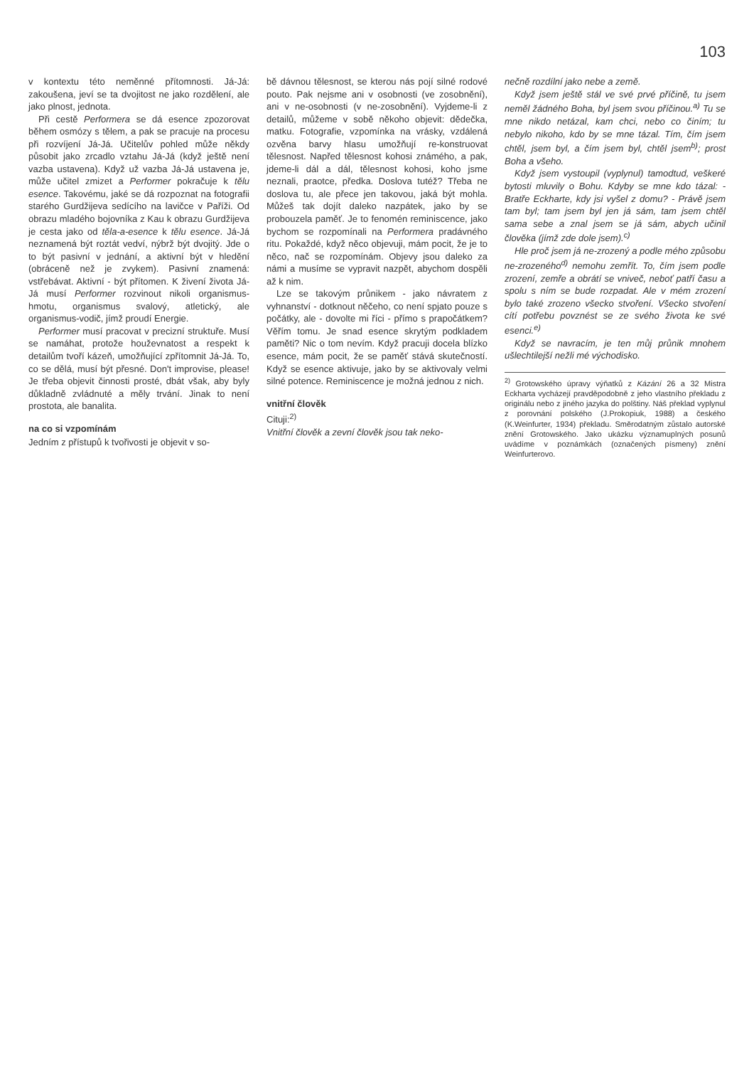103
v kontextu této neměnné přítomnosti. Já-Já: zakoušena, jeví se ta dvojitost ne jako rozdělení, ale jako plnost, jednota.
Při cestě Performera se dá esence zpozorovat během osmózy s tělem, a pak se pracuje na procesu při rozvíjení Já-Já. Učitelův pohled může někdy působit jako zrcadlo vztahu Já-Já (když ještě není vazba ustavena). Když už vazba Já-Já ustavena je, může učitel zmizet a Performer pokračuje k tělu esence. Takovému, jaké se dá rozpoznat na fotografii starého Gurdžijeva sedícího na lavičce v Paříži. Od obrazu mladého bojovníka z Kau k obrazu Gurdžijeva je cesta jako od těla-a-esence k tělu esence. Já-Já neznamená být roztát vedví, nýbrž být dvojitý. Jde o to být pasivní v jednání, a aktivní být v hledění (obráceně než je zvykem). Pasivní znamená: vstřebávat. Aktivní - být přítomen. K živení života Já-Já musí Performer rozvinout nikoli organismus-hmotu, organismus svalový, atletický, ale organismus-vodič, jímž proudí Energie.
Performer musí pracovat v precizní struktuře. Musí se namáhat, protože houževnatost a respekt k detailům tvoří kázeň, umožňující zpřítomnit Já-Já. To, co se dělá, musí být přesné. Don't improvise, please! Je třeba objevit činnosti prosté, dbát však, aby byly důkladně zvládnuté a měly trvání. Jinak to není prostota, ale banalita.
na co si vzpomínám
Jedním z přístupů k tvořivosti je objevit v so-
bě dávnou tělesnost, se kterou nás pojí silné rodové pouto. Pak nejsme ani v osobnosti (ve zosobnění), ani v ne-osobnosti (v ne-zosobnění). Vyjdeme-li z detailů, můžeme v sobě někoho objevit: dědečka, matku. Fotografie, vzpomínka na vrásky, vzdálená ozvěna barvy hlasu umožňují re-konstruovat tělesnost. Napřed tělesnost kohosi známého, a pak, jdeme-li dál a dál, tělesnost kohosi, koho jsme neznali, praotce, předka. Doslova tutéž? Třeba ne doslova tu, ale přece jen takovou, jaká být mohla. Můžeš tak dojít daleko nazpátek, jako by se probouzela paměť. Je to fenomén reminiscence, jako bychom se rozpomínali na Performera pradávného ritu. Pokaždé, když něco objevuji, mám pocit, že je to něco, nač se rozpomínám. Objevy jsou daleko za námi a musíme se vypravit nazpět, abychom dospěli až k nim.
Lze se takovým průnikem - jako návratem z vyhnanství - dotknout něčeho, co není spjato pouze s počátky, ale - dovolte mi říci - přímo s prapočátkem? Věřím tomu. Je snad esence skrytým podkladem paměti? Nic o tom nevím. Když pracuji docela blízko esence, mám pocit, že se paměť stává skutečností. Když se esence aktivuje, jako by se aktivovaly velmi silné potence. Reminiscence je možná jednou z nich.
vnitřní člověk
Cituji:<sup>2)</sup>
Vnitřní člověk a zevní člověk jsou tak neko-
nečně rozdílní jako nebe a země.
Když jsem ještě stál ve své prvé příčině, tu jsem neměl žádného Boha, byl jsem svou příčinou.<sup>a)</sup> Tu se mne nikdo netázal, kam chci, nebo co činím; tu nebylo nikoho, kdo by se mne tázal. Tím, čím jsem chtěl, jsem byl, a čím jsem byl, chtěl jsem<sup>b)</sup>; prost Boha a všeho.
Když jsem vystoupil (vyplynul) tamodtud, veškeré bytosti mluvily o Bohu. Kdyby se mne kdo tázal: - Bratře Eckharte, kdy jsi vyšel z domu? - Právě jsem tam byl; tam jsem byl jen já sám, tam jsem chtěl sama sebe a znal jsem se já sám, abych učinil člověka (jímž zde dole jsem).<sup>c)</sup>
Hle proč jsem já ne-zrozený a podle mého způsobu ne-zrozeného<sup>d)</sup> nemohu zemřít. To, čím jsem podle zrození, zemře a obrátí se vniveč, neboť patří času a spolu s ním se bude rozpadat. Ale v mém zrození bylo také zrozeno všecko stvoření. Všecko stvoření cítí potřebu povznést se ze svého života ke své esenci.<sup>e)</sup>
Když se navracím, je ten můj průnik mnohem ušlechtilejší nežli mé východisko.
<sup>2)</sup> Grotowského úpravy výňatků z Kázání 26 a 32 Mistra Eckharta vycházejí pravděpodobně z jeho vlastního překladu z originálu nebo z jiného jazyka do polštiny. Náš překlad vyplynul z porovnání polského (J.Prokopiuk, 1988) a českého (K.Weinfurter, 1934) překladu. Směrodatným zůstalo autorské znění Grotowského. Jako ukázku významuplných posunů uvádíme v poznámkách (označených písmeny) znění Weinfurterovo.